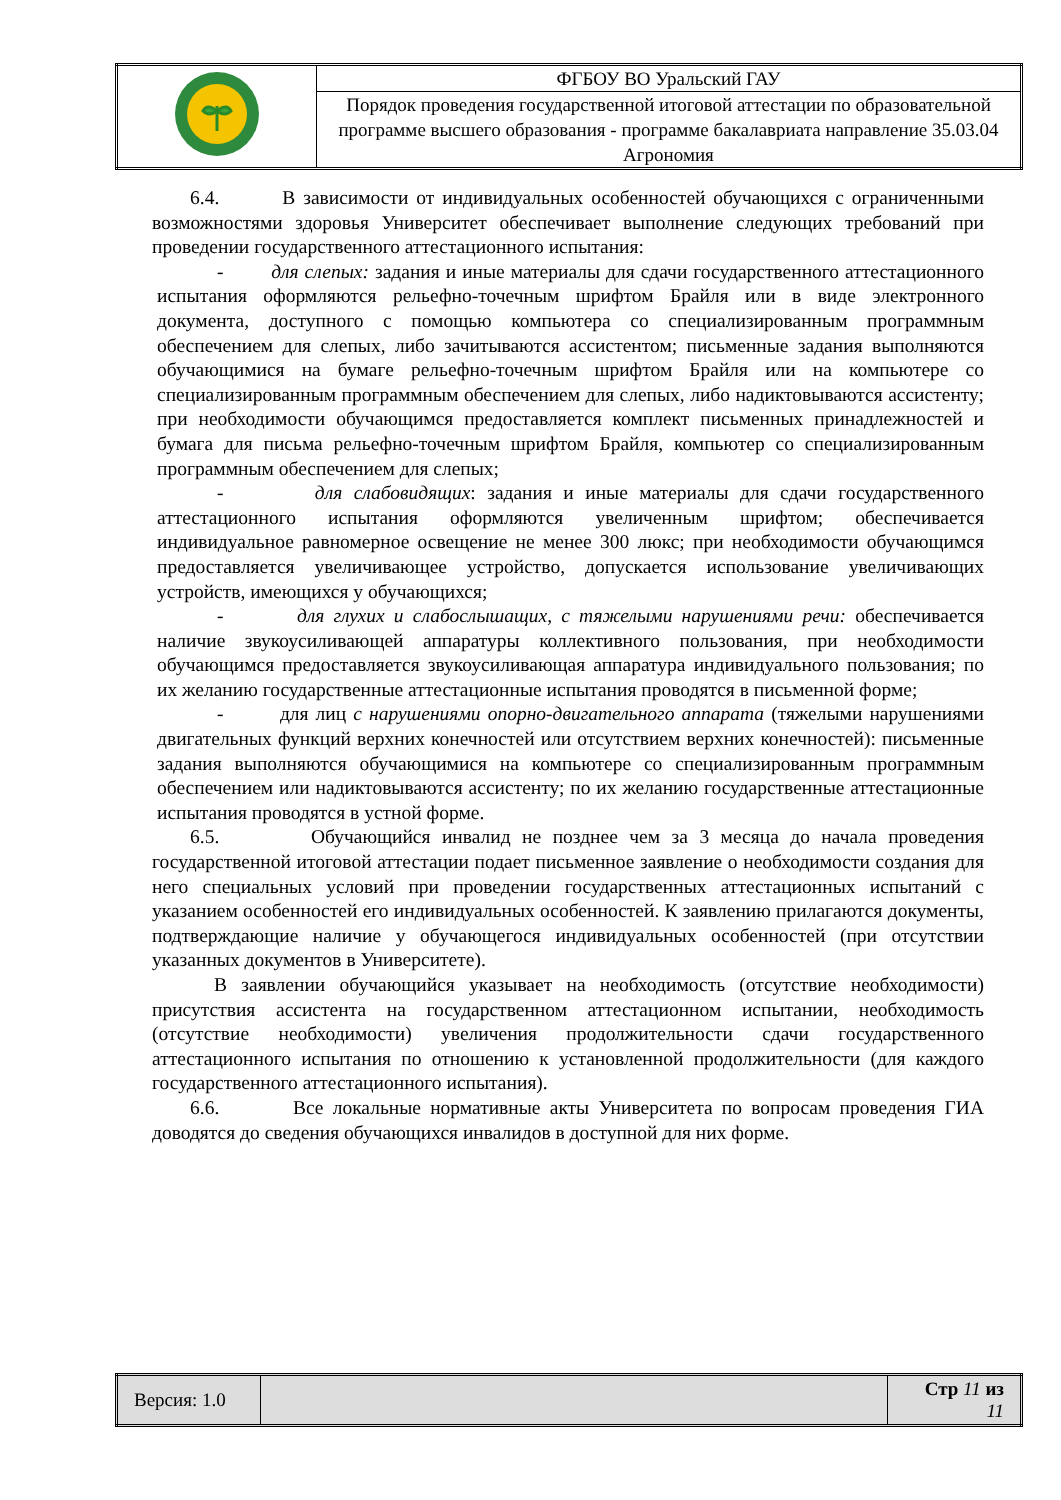| | ФГБОУ ВО Уральский ГАУ |
| | Порядок проведения государственной итоговой аттестации по образовательной программе высшего образования - программе бакалавриата направление 35.03.04 Агрономия |
6.4. В зависимости от индивидуальных особенностей обучающихся с ограниченными возможностями здоровья Университет обеспечивает выполнение следующих требований при проведении государственного аттестационного испытания:
- для слепых: задания и иные материалы для сдачи государственного аттестационного испытания оформляются рельефно-точечным шрифтом Брайля или в виде электронного документа, доступного с помощью компьютера со специализированным программным обеспечением для слепых, либо зачитываются ассистентом; письменные задания выполняются обучающимися на бумаге рельефно-точечным шрифтом Брайля или на компьютере со специализированным программным обеспечением для слепых, либо надиктовываются ассистенту; при необходимости обучающимся предоставляется комплект письменных принадлежностей и бумага для письма рельефно-точечным шрифтом Брайля, компьютер со специализированным программным обеспечением для слепых;
- для слабовидящих: задания и иные материалы для сдачи государственного аттестационного испытания оформляются увеличенным шрифтом; обеспечивается индивидуальное равномерное освещение не менее 300 люкс; при необходимости обучающимся предоставляется увеличивающее устройство, допускается использование увеличивающих устройств, имеющихся у обучающихся;
- для глухих и слабослышащих, с тяжелыми нарушениями речи: обеспечивается наличие звукоусиливающей аппаратуры коллективного пользования, при необходимости обучающимся предоставляется звукоусиливающая аппаратура индивидуального пользования; по их желанию государственные аттестационные испытания проводятся в письменной форме;
- для лиц с нарушениями опорно-двигательного аппарата (тяжелыми нарушениями двигательных функций верхних конечностей или отсутствием верхних конечностей): письменные задания выполняются обучающимися на компьютере со специализированным программным обеспечением или надиктовываются ассистенту; по их желанию государственные аттестационные испытания проводятся в устной форме.
6.5. Обучающийся инвалид не позднее чем за 3 месяца до начала проведения государственной итоговой аттестации подает письменное заявление о необходимости создания для него специальных условий при проведении государственных аттестационных испытаний с указанием особенностей его индивидуальных особенностей. К заявлению прилагаются документы, подтверждающие наличие у обучающегося индивидуальных особенностей (при отсутствии указанных документов в Университете).
В заявлении обучающийся указывает на необходимость (отсутствие необходимости) присутствия ассистента на государственном аттестационном испытании, необходимость (отсутствие необходимости) увеличения продолжительности сдачи государственного аттестационного испытания по отношению к установленной продолжительности (для каждого государственного аттестационного испытания).
6.6. Все локальные нормативные акты Университета по вопросам проведения ГИА доводятся до сведения обучающихся инвалидов в доступной для них форме.
| Версия: 1.0 | | Стр 11 из 11 |